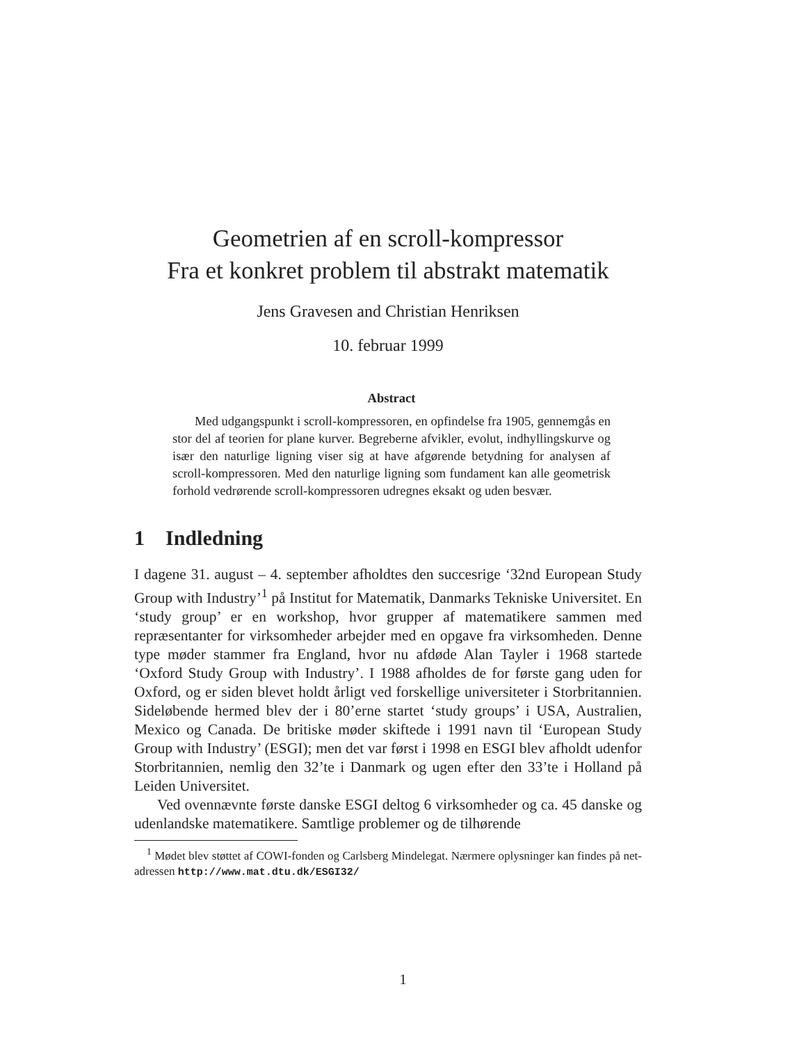Geometrien af en scroll-kompressor
Fra et konkret problem til abstrakt matematik
Jens Gravesen and Christian Henriksen
10. februar 1999
Abstract
Med udgangspunkt i scroll-kompressoren, en opfindelse fra 1905, gennemgås en stor del af teorien for plane kurver. Begreberne afvikler, evolut, indhyllingskurve og især den naturlige ligning viser sig at have afgørende betydning for analysen af scroll-kompressoren. Med den naturlige ligning som fundament kan alle geometrisk forhold vedrørende scroll-kompressoren udregnes eksakt og uden besvær.
1 Indledning
I dagene 31. august – 4. september afholdtes den succesrige ‘32nd European Study Group with Industry’<sup>1</sup> på Institut for Matematik, Danmarks Tekniske Universitet. En ‘study group’ er en workshop, hvor grupper af matematikere sammen med repræsentanter for virksomheder arbejder med en opgave fra virksomheden. Denne type møder stammer fra England, hvor nu afdøde Alan Tayler i 1968 startede ‘Oxford Study Group with Industry’. I 1988 afholdes de for første gang uden for Oxford, og er siden blevet holdt årligt ved forskellige universiteter i Storbritannien. Sideløbende hermed blev der i 80’erne startet ‘study groups’ i USA, Australien, Mexico og Canada. De britiske møder skiftede i 1991 navn til ‘European Study Group with Industry’ (ESGI); men det var først i 1998 en ESGI blev afholdt udenfor Storbritannien, nemlig den 32’te i Danmark og ugen efter den 33’te i Holland på Leiden Universitet.
Ved ovennævnte første danske ESGI deltog 6 virksomheder og ca. 45 danske og udenlandske matematikere. Samtlige problemer og de tilhørende
<sup>1</sup> Mødet blev støttet af COWI-fonden og Carlsberg Mindelegat. Nærmere oplysninger kan findes på net-adressen http://www.mat.dtu.dk/ESGI32/
1